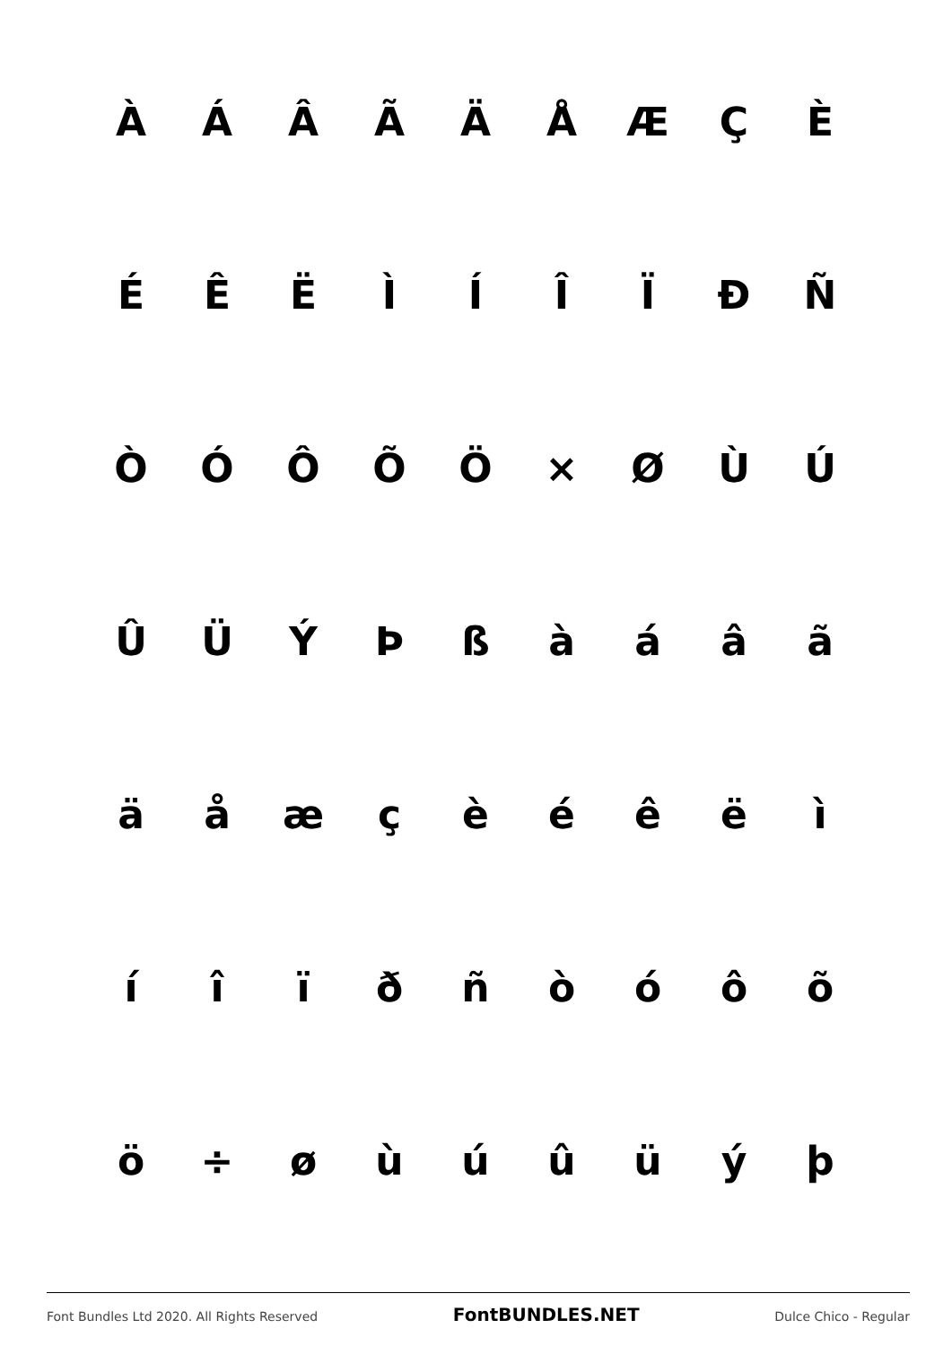| À | Á | Â | Ã | Ä | Å | Æ | Ç | È |
| É | Ê | Ë | Ì | Í | Î | Ï | Ð | Ñ |
| Ò | Ó | Ô | Õ | Ö | × | Ø | Ù | Ú |
| Û | Ü | Ý | Þ | ß | à | á | â | ã |
| ä | å | æ | ç | è | é | ê | ë | ì |
| í | î | ï | ð | ñ | ò | ó | ô | õ |
| ö | ÷ | ø | ù | ú | û | ü | ý | þ |
Font Bundles Ltd 2020. All Rights Reserved FontBUNDLES.NET Dulce Chico - Regular